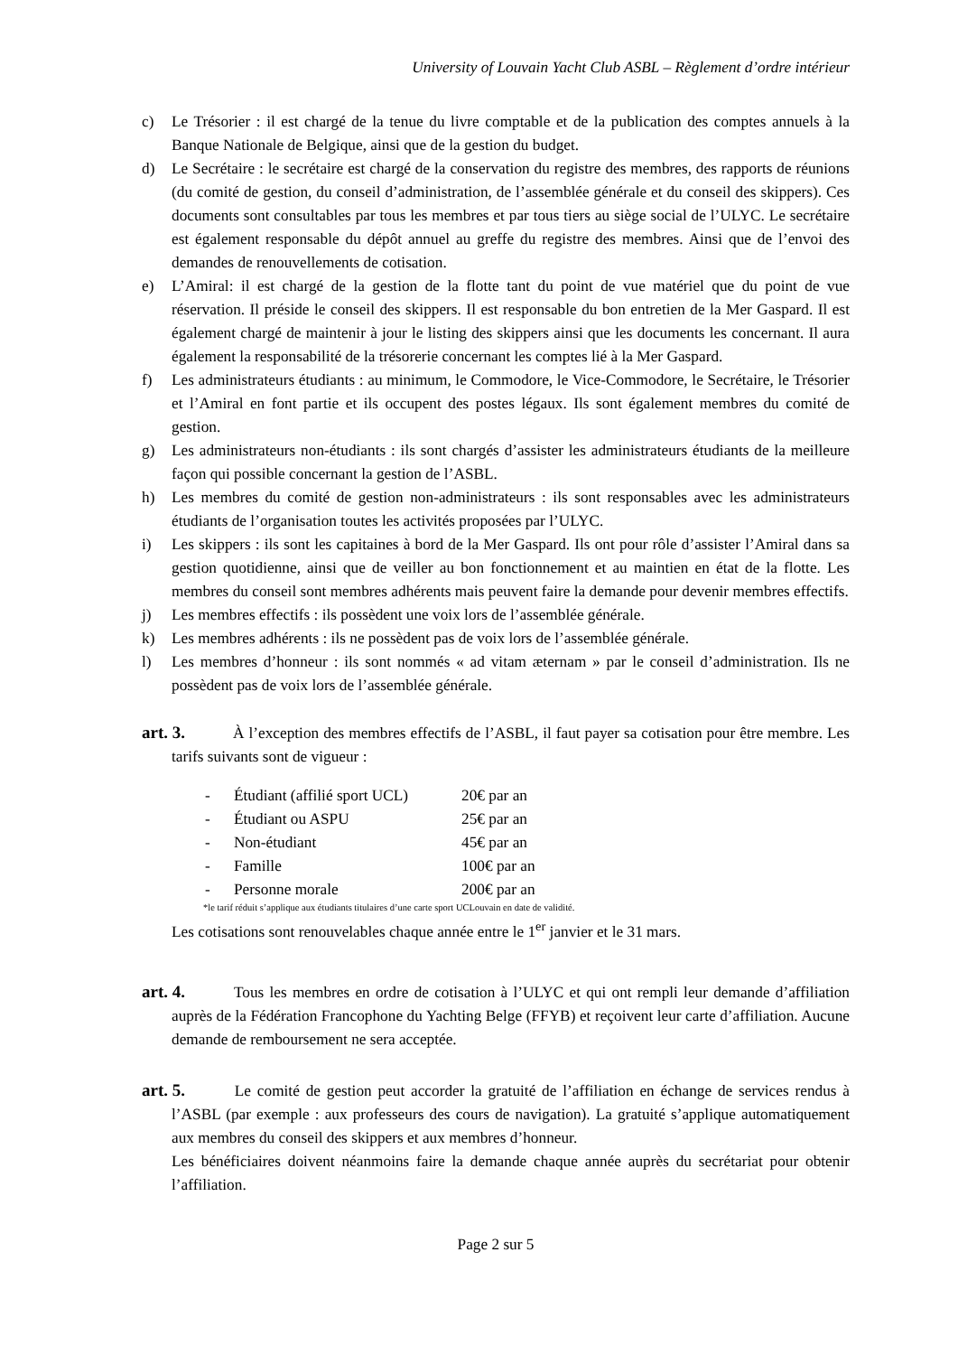University of Louvain Yacht Club ASBL – Règlement d’ordre intérieur
c) Le Trésorier : il est chargé de la tenue du livre comptable et de la publication des comptes annuels à la Banque Nationale de Belgique, ainsi que de la gestion du budget.
d) Le Secrétaire : le secrétaire est chargé de la conservation du registre des membres, des rapports de réunions (du comité de gestion, du conseil d’administration, de l’assemblée générale et du conseil des skippers). Ces documents sont consultables par tous les membres et par tous tiers au siège social de l’ULYC. Le secrétaire est également responsable du dépôt annuel au greffe du registre des membres. Ainsi que de l’envoi des demandes de renouvellements de cotisation.
e) L’Amiral: il est chargé de la gestion de la flotte tant du point de vue matériel que du point de vue réservation. Il préside le conseil des skippers. Il est responsable du bon entretien de la Mer Gaspard. Il est également chargé de maintenir à jour le listing des skippers ainsi que les documents les concernant. Il aura également la responsabilité de la trésorerie concernant les comptes lié à la Mer Gaspard.
f) Les administrateurs étudiants : au minimum, le Commodore, le Vice-Commodore, le Secrétaire, le Trésorier et l’Amiral en font partie et ils occupent des postes légaux. Ils sont également membres du comité de gestion.
g) Les administrateurs non-étudiants : ils sont chargés d’assister les administrateurs étudiants de la meilleure façon qui possible concernant la gestion de l’ASBL.
h) Les membres du comité de gestion non-administrateurs : ils sont responsables avec les administrateurs étudiants de l’organisation toutes les activités proposées par l’ULYC.
i) Les skippers : ils sont les capitaines à bord de la Mer Gaspard. Ils ont pour rôle d’assister l’Amiral dans sa gestion quotidienne, ainsi que de veiller au bon fonctionnement et au maintien en état de la flotte. Les membres du conseil sont membres adhérents mais peuvent faire la demande pour devenir membres effectifs.
j) Les membres effectifs : ils possèdent une voix lors de l’assemblée générale.
k) Les membres adhérents : ils ne possèdent pas de voix lors de l’assemblée générale.
l) Les membres d’honneur : ils sont nommés « ad vitam æternam » par le conseil d’administration. Ils ne possèdent pas de voix lors de l’assemblée générale.
art. 3. À l’exception des membres effectifs de l’ASBL, il faut payer sa cotisation pour être membre. Les tarifs suivants sont de vigueur :
- Étudiant (affilié sport UCL) 20€ par an
- Étudiant ou ASPU 25€ par an
- Non-étudiant 45€ par an
- Famille 100€ par an
- Personne morale 200€ par an
*le tarif réduit s’applique aux étudiants titulaires d’une carte sport UCLouvain en date de validité.
Les cotisations sont renouvelables chaque année entre le 1<sup>er</sup> janvier et le 31 mars.
art. 4. Tous les membres en ordre de cotisation à l’ULYC et qui ont rempli leur demande d’affiliation auprès de la Fédération Francophone du Yachting Belge (FFYB) et reçoivent leur carte d’affiliation. Aucune demande de remboursement ne sera acceptée.
art. 5. Le comité de gestion peut accorder la gratuité de l’affiliation en échange de services rendus à l’ASBL (par exemple : aux professeurs des cours de navigation). La gratuité s’applique automatiquement aux membres du conseil des skippers et aux membres d’honneur.
Les bénéficiaires doivent néanmoins faire la demande chaque année auprès du secrétariat pour obtenir l’affiliation.
Page 2 sur 5